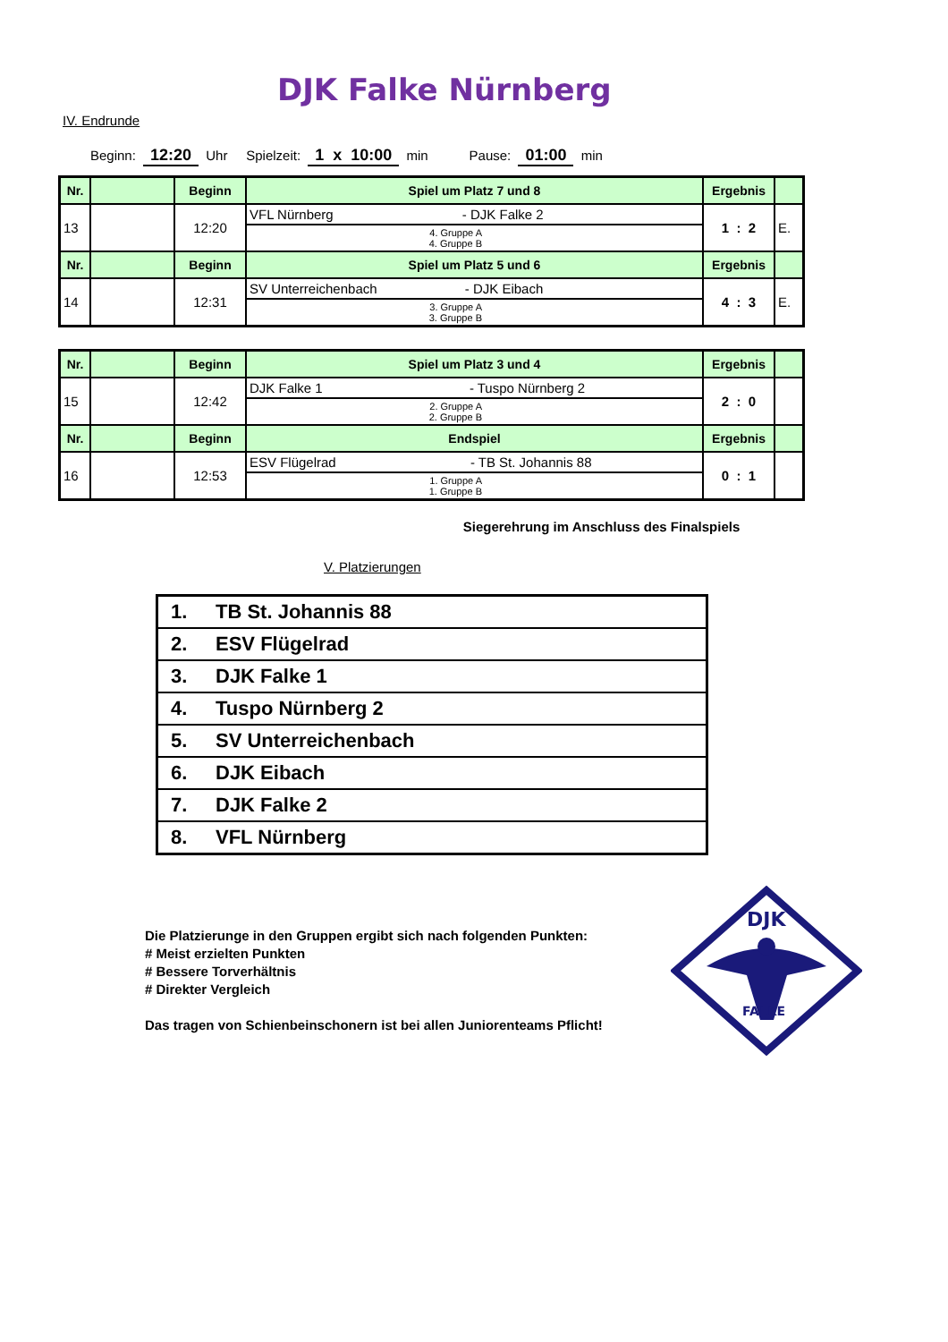DJK Falke Nürnberg
IV. Endrunde
Beginn: 12:20 Uhr Spielzeit: 1 x 10:00 min Pause: 01:00 min
| Nr. | | Beginn | Spiel um Platz 7 und 8 | Ergebnis | |
| --- | --- | --- | --- | --- | --- |
| 13 | | 12:20 | VFL Nürnberg - DJK Falke 2 | 1 : 2 | E. |
| | | | 4. Gruppe A 4. Gruppe B | | |
| Nr. | | Beginn | Spiel um Platz 5 und 6 | Ergebnis | |
| 14 | | 12:31 | SV Unterreichenbach - DJK Eibach | 4 : 3 | E. |
| | | | 3. Gruppe A 3. Gruppe B | | |
| Nr. | | Beginn | Spiel um Platz 3 und 4 | Ergebnis | |
| --- | --- | --- | --- | --- | --- |
| 15 | | 12:42 | DJK Falke 1 - Tuspo Nürnberg 2 | 2 : 0 | |
| | | | 2. Gruppe A 2. Gruppe B | | |
| Nr. | | Beginn | Endspiel | Ergebnis | |
| 16 | | 12:53 | ESV Flügelrad - TB St. Johannis 88 | 0 : 1 | |
| | | | 1. Gruppe A 1. Gruppe B | | |
Siegerehrung im Anschluss des Finalspiels
V. Platzierungen
| 1. | TB St. Johannis 88 |
| 2. | ESV Flügelrad |
| 3. | DJK Falke 1 |
| 4. | Tuspo Nürnberg 2 |
| 5. | SV Unterreichenbach |
| 6. | DJK Eibach |
| 7. | DJK Falke 2 |
| 8. | VFL Nürnberg |
Die Platzierunge in den Gruppen ergibt sich nach folgenden Punkten:
# Meist erzielten Punkten
# Bessere Torverhältnis
# Direkter Vergleich
Das tragen von Schienbeinschonern ist bei allen Juniorenteams Pflicht!
DJK
FALKE